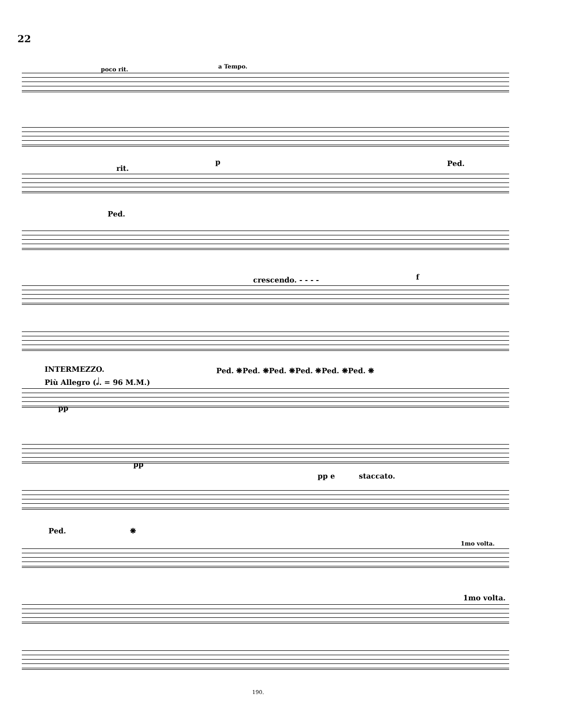22
poco rit. a Tempo.
rit.
p Ped.
Ped.
crescendo. - - - - f
Ped. ❋Ped. ❋Ped. ❋Ped. ❋Ped. ❋Ped. ❋
INTERMEZZO.
Più Allegro (𝅗𝅥. = 96 M.M.)
pp
pp
pp e staccato.
Ped. ❋
1mo volta.
1mo volta.
190.